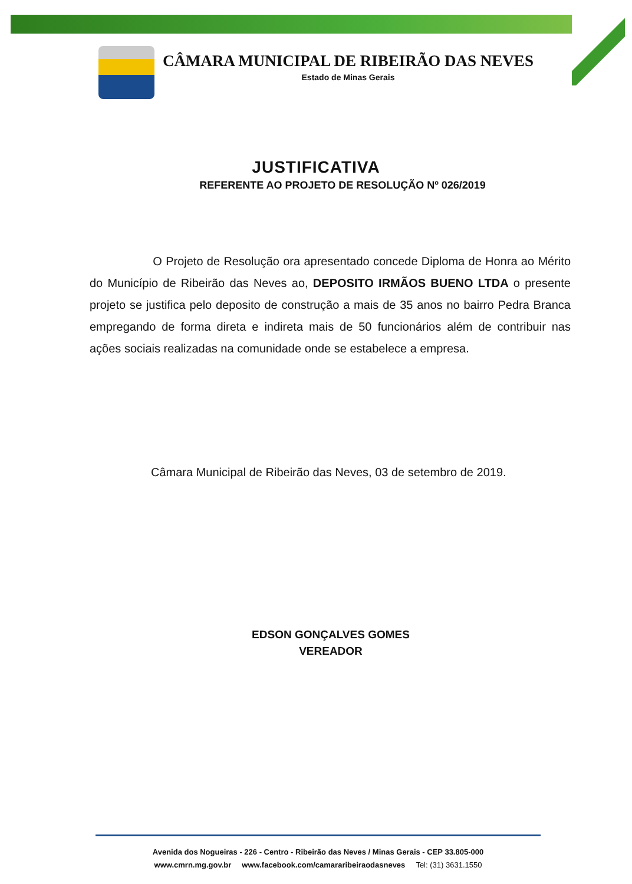CÂMARA MUNICIPAL DE RIBEIRÃO DAS NEVES
Estado de Minas Gerais
JUSTIFICATIVA
REFERENTE AO PROJETO DE RESOLUÇÃO Nº 026/2019
O Projeto de Resolução ora apresentado concede Diploma de Honra ao Mérito do Município de Ribeirão das Neves ao, DEPOSITO IRMÃOS BUENO LTDA o presente projeto se justifica pelo deposito de construção a mais de 35 anos no bairro Pedra Branca empregando de forma direta e indireta mais de 50 funcionários além de contribuir nas ações sociais realizadas na comunidade onde se estabelece a empresa.
Câmara Municipal de Ribeirão das Neves, 03 de setembro de 2019.
EDSON GONÇALVES GOMES
VEREADOR
Avenida dos Nogueiras - 226 - Centro - Ribeirão das Neves / Minas Gerais - CEP 33.805-000
www.cmrn.mg.gov.br www.facebook.com/camararibeiraodasneves Tel: (31) 3631.1550